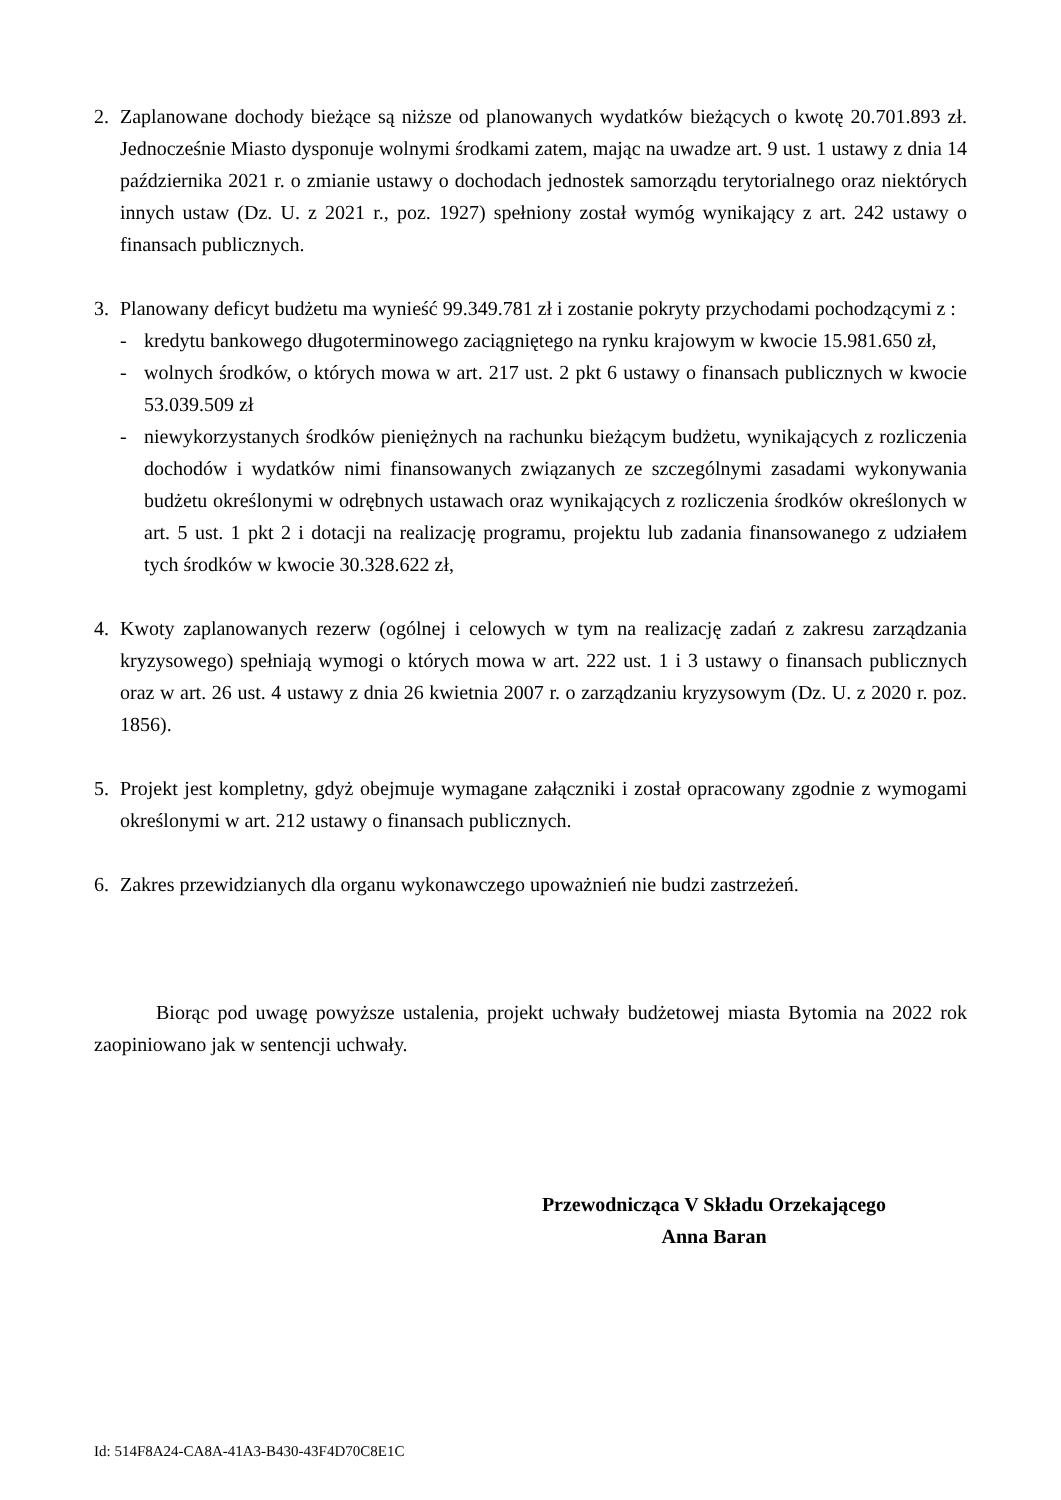2. Zaplanowane dochody bieżące są niższe od planowanych wydatków bieżących o kwotę 20.701.893 zł. Jednocześnie Miasto dysponuje wolnymi środkami zatem, mając na uwadze art. 9 ust. 1 ustawy z dnia 14 października 2021 r. o zmianie ustawy o dochodach jednostek samorządu terytorialnego oraz niektórych innych ustaw (Dz. U. z 2021 r., poz. 1927) spełniony został wymóg wynikający z art. 242 ustawy o finansach publicznych.
3. Planowany deficyt budżetu ma wynieść 99.349.781 zł i zostanie pokryty przychodami pochodzącymi z :
- kredytu bankowego długoterminowego zaciągniętego na rynku krajowym w kwocie 15.981.650 zł,
- wolnych środków, o których mowa w art. 217 ust. 2 pkt 6 ustawy o finansach publicznych w kwocie 53.039.509 zł
- niewykorzystanych środków pieniężnych na rachunku bieżącym budżetu, wynikających z rozliczenia dochodów i wydatków nimi finansowanych związanych ze szczególnymi zasadami wykonywania budżetu określonymi w odrębnych ustawach oraz wynikających z rozliczenia środków określonych w art. 5 ust. 1 pkt 2 i dotacji na realizację programu, projektu lub zadania finansowanego z udziałem tych środków w kwocie 30.328.622 zł,
4. Kwoty zaplanowanych rezerw (ogólnej i celowych w tym na realizację zadań z zakresu zarządzania kryzysowego) spełniają wymogi o których mowa w art. 222 ust. 1 i 3 ustawy o finansach publicznych oraz w art. 26 ust. 4 ustawy z dnia 26 kwietnia 2007 r. o zarządzaniu kryzysowym (Dz. U. z 2020 r. poz. 1856).
5. Projekt jest kompletny, gdyż obejmuje wymagane załączniki i został opracowany zgodnie z wymogami określonymi w art. 212 ustawy o finansach publicznych.
6. Zakres przewidzianych dla organu wykonawczego upoważnień nie budzi zastrzeżeń.
Biorąc pod uwagę powyższe ustalenia, projekt uchwały budżetowej miasta Bytomia na 2022 rok zaopiniowano jak w sentencji uchwały.
Przewodnicząca V Składu Orzekającego
Anna Baran
Id: 514F8A24-CA8A-41A3-B430-43F4D70C8E1C